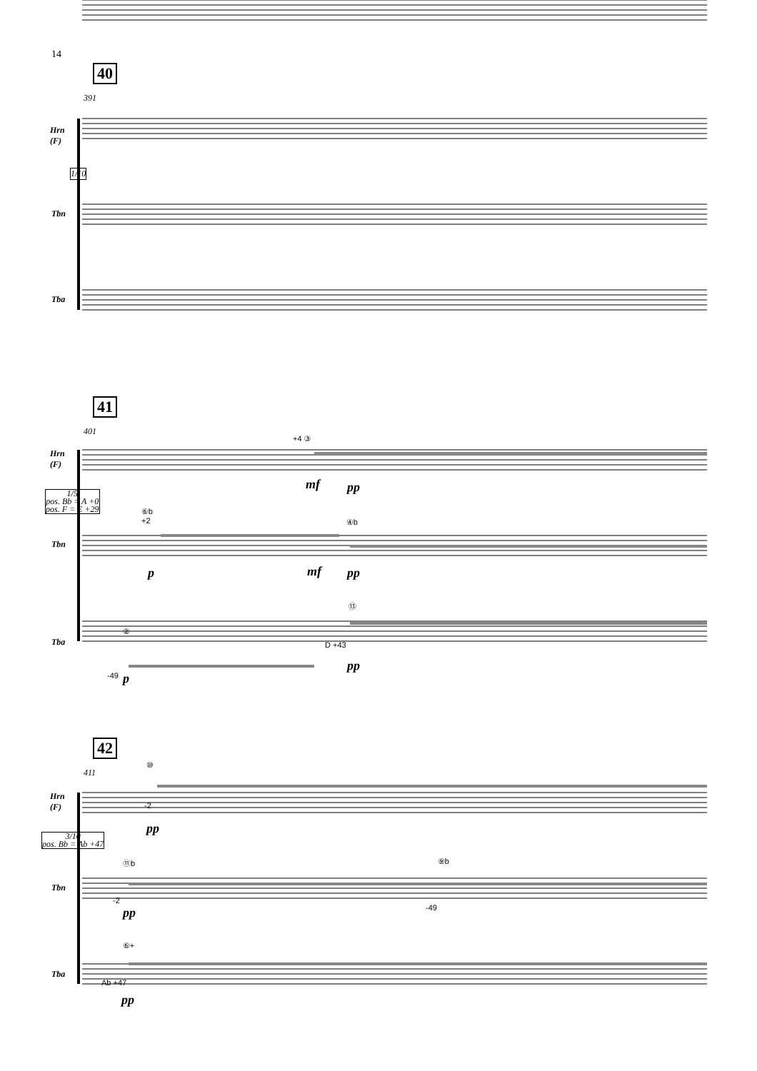14
40
391
Hrn
(F)
1/10
Tbn
Tba
41
401
Hrn
(F)
1/5
pos. Bb = A +0
pos. F = E +29
Tbn
Tba
+4 ③
mf pp
⑥b
+2
④b
p mf pp
⑬
②
D +43
-49 p
pp
42
411
⑩
Hrn
(F)
-2
pp
3/10
pos. Bb = Ab +47
⑪b ⑨b
Tbn
-2
-49
pp
⑥+
Tba
Ab +47
pp